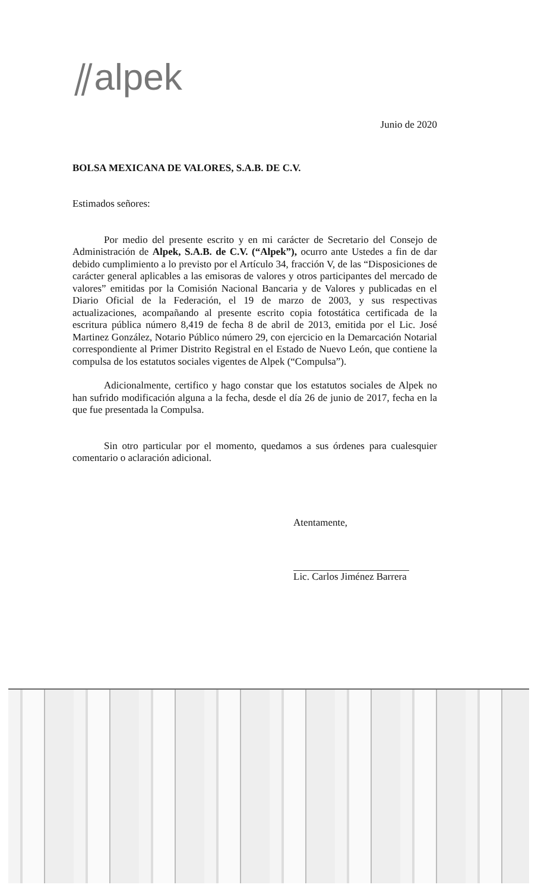⫽alpek
Junio de 2020
BOLSA MEXICANA DE VALORES, S.A.B. DE C.V.
Estimados señores:
Por medio del presente escrito y en mi carácter de Secretario del Consejo de Administración de Alpek, S.A.B. de C.V. (“Alpek”), ocurro ante Ustedes a fin de dar debido cumplimiento a lo previsto por el Artículo 34, fracción V, de las “Disposiciones de carácter general aplicables a las emisoras de valores y otros participantes del mercado de valores” emitidas por la Comisión Nacional Bancaria y de Valores y publicadas en el Diario Oficial de la Federación, el 19 de marzo de 2003, y sus respectivas actualizaciones, acompañando al presente escrito copia fotostática certificada de la escritura pública número 8,419 de fecha 8 de abril de 2013, emitida por el Lic. José Martinez González, Notario Público número 29, con ejercicio en la Demarcación Notarial correspondiente al Primer Distrito Registral en el Estado de Nuevo León, que contiene la compulsa de los estatutos sociales vigentes de Alpek (“Compulsa”).
Adicionalmente, certifico y hago constar que los estatutos sociales de Alpek no han sufrido modificación alguna a la fecha, desde el día 26 de junio de 2017, fecha en la que fue presentada la Compulsa.
Sin otro particular por el momento, quedamos a sus órdenes para cualesquier comentario o aclaración adicional.
Atentamente,
Lic. Carlos Jiménez Barrera